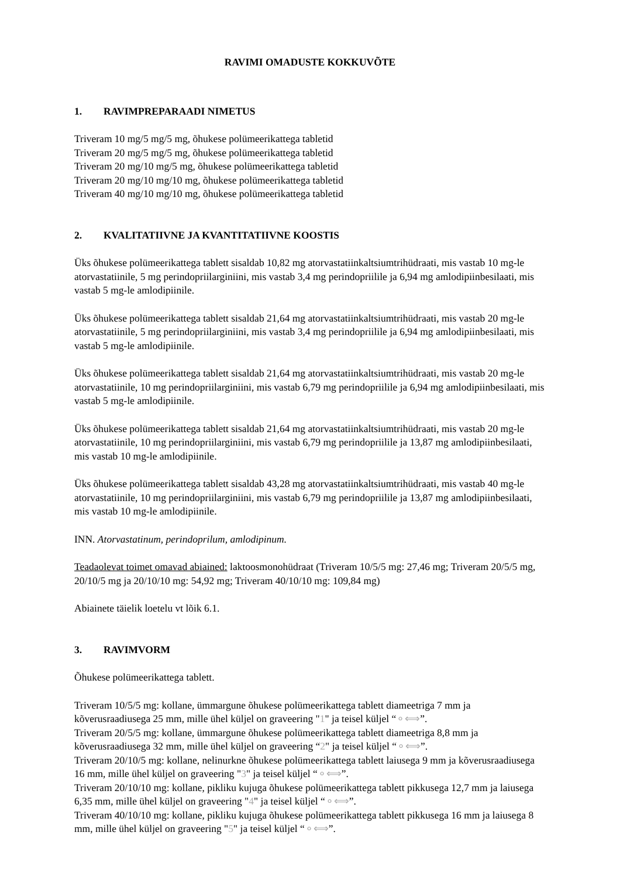RAVIMI OMADUSTE KOKKUVÕTE
1. RAVIMPREPARAADI NIMETUS
Triveram 10 mg/5 mg/5 mg, õhukese polümeerikattega tabletid
Triveram 20 mg/5 mg/5 mg, õhukese polümeerikattega tabletid
Triveram 20 mg/10 mg/5 mg, õhukese polümeerikattega tabletid
Triveram 20 mg/10 mg/10 mg, õhukese polümeerikattega tabletid
Triveram 40 mg/10 mg/10 mg, õhukese polümeerikattega tabletid
2. KVALITATIIVNE JA KVANTITATIIVNE KOOSTIS
Üks õhukese polümeerikattega tablett sisaldab 10,82 mg atorvastatiinkaltsiumtrihüdraati, mis vastab 10 mg-le atorvastatiinile, 5 mg perindopriilarginiini, mis vastab 3,4 mg perindopriilile ja 6,94 mg amlodipiinbesilaati, mis vastab 5 mg-le amlodipiinile.
Üks õhukese polümeerikattega tablett sisaldab 21,64 mg atorvastatiinkaltsiumtrihüdraati, mis vastab 20 mg-le atorvastatiinile, 5 mg perindopriilarginiini, mis vastab 3,4 mg perindopriilile ja 6,94 mg amlodipiinbesilaati, mis vastab 5 mg-le amlodipiinile.
Üks õhukese polümeerikattega tablett sisaldab 21,64 mg atorvastatiinkaltsiumtrihüdraati, mis vastab 20 mg-le atorvastatiinile, 10 mg perindopriilarginiini, mis vastab 6,79 mg perindopriilile ja 6,94 mg amlodipiinbesilaati, mis vastab 5 mg-le amlodipiinile.
Üks õhukese polümeerikattega tablett sisaldab 21,64 mg atorvastatiinkaltsiumtrihüdraati, mis vastab 20 mg-le atorvastatiinile, 10 mg perindopriilarginiini, mis vastab 6,79 mg perindopriilile ja 13,87 mg amlodipiinbesilaati, mis vastab 10 mg-le amlodipiinile.
Üks õhukese polümeerikattega tablett sisaldab 43,28 mg atorvastatiinkaltsiumtrihüdraati, mis vastab 40 mg-le atorvastatiinile, 10 mg perindopriilarginiini, mis vastab 6,79 mg perindopriilile ja 13,87 mg amlodipiinbesilaati, mis vastab 10 mg-le amlodipiinile.
INN. Atorvastatinum, perindoprilum, amlodipinum.
Teadaolevat toimet omavad abiained: laktoosmonohüdraat (Triveram 10/5/5 mg: 27,46 mg; Triveram 20/5/5 mg, 20/10/5 mg ja 20/10/10 mg: 54,92 mg; Triveram 40/10/10 mg: 109,84 mg)
Abiainete täielik loetelu vt lõik 6.1.
3. RAVIMVORM
Õhukese polümeerikattega tablett.
Triveram 10/5/5 mg: kollane, ümmargune õhukese polümeerikattega tablett diameetriga 7 mm ja kõverusraadiusega 25 mm, mille ühel küljel on graveering "1" ja teisel küljel “⚬⟺”.
Triveram 20/5/5 mg: kollane, ümmargune õhukese polümeerikattega tablett diameetriga 8,8 mm ja kõverusraadiusega 32 mm, mille ühel küljel on graveering “2" ja teisel küljel “⚬⟺”.
Triveram 20/10/5 mg: kollane, nelinurkne õhukese polümeerikattega tablett laiusega 9 mm ja kõverusraadiusega 16 mm, mille ühel küljel on graveering "3" ja teisel küljel “⚬⟺”.
Triveram 20/10/10 mg: kollane, pikliku kujuga õhukese polümeerikattega tablett pikkusega 12,7 mm ja laiusega 6,35 mm, mille ühel küljel on graveering "4" ja teisel küljel “⚬⟺”.
Triveram 40/10/10 mg: kollane, pikliku kujuga õhukese polümeerikattega tablett pikkusega 16 mm ja laiusega 8 mm, mille ühel küljel on graveering "5" ja teisel küljel “⚬⟺”.